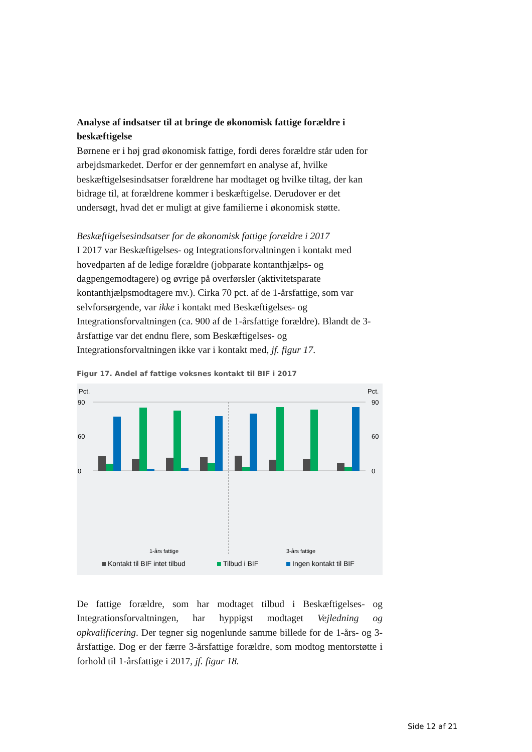Analyse af indsatser til at bringe de økonomisk fattige forældre i beskæftigelse
Børnene er i høj grad økonomisk fattige, fordi deres forældre står uden for arbejdsmarkedet. Derfor er der gennemført en analyse af, hvilke beskæftigelsesindsatser forældrene har modtaget og hvilke tiltag, der kan bidrage til, at forældrene kommer i beskæftigelse. Derudover er det undersøgt, hvad det er muligt at give familierne i økonomisk støtte.
Beskæftigelsesindsatser for de økonomisk fattige forældre i 2017
I 2017 var Beskæftigelses- og Integrationsforvaltningen i kontakt med hovedparten af de ledige forældre (jobparate kontanthjælps- og dagpengemodtagere) og øvrige på overførsler (aktivitetsparate kontanthjælpsmodtagere mv.). Cirka 70 pct. af de 1-årsfattige, som var selvforsørgende, var ikke i kontakt med Beskæftigelses- og Integrationsforvaltningen (ca. 900 af de 1-årsfattige forældre). Blandt de 3-årsfattige var det endnu flere, som Beskæftigelses- og Integrationsforvaltningen ikke var i kontakt med, jf. figur 17.
Figur 17. Andel af fattige voksnes kontakt til BIF i 2017
Pct.
Pct.
90
60
0
90
60
0
1-års fattige
3-års fattige
Kontakt til BIF intet tilbud
Tilbud i BIF
Ingen kontakt til BIF
De fattige forældre, som har modtaget tilbud i Beskæftigelses- og Integrationsforvaltningen, har hyppigst modtaget Vejledning og opkvalificering. Der tegner sig nogenlunde samme billede for de 1-års- og 3-årsfattige. Dog er der færre 3-årsfattige forældre, som modtog mentorstøtte i forhold til 1-årsfattige i 2017, jf. figur 18.
Side 12 af 21